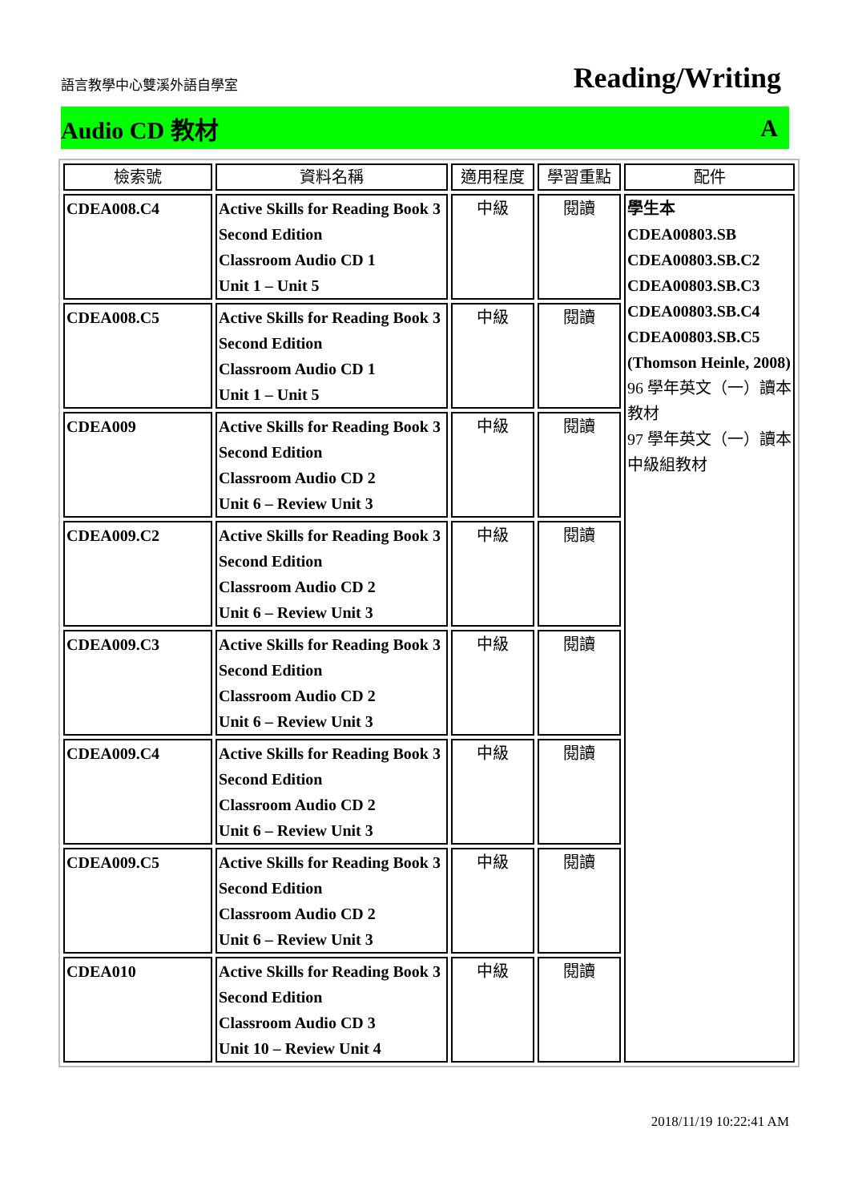語言教學中心雙溪外語自學室 Reading/Writing
Audio CD 教材 A
| 檢索號 | 資料名稱 | 適用程度 | 學習重點 | 配件 |
| --- | --- | --- | --- | --- |
| CDEA008.C4 | Active Skills for Reading Book 3 Second Edition Classroom Audio CD 1 Unit 1 – Unit 5 | 中級 | 閱讀 | 學生本 CDEA00803.SB CDEA00803.SB.C2 CDEA00803.SB.C3 CDEA00803.SB.C4 CDEA00803.SB.C5 (Thomson Heinle, 2008) 96 學年英文（一）讀本教材 97 學年英文（一）讀本中級組教材 |
| CDEA008.C5 | Active Skills for Reading Book 3 Second Edition Classroom Audio CD 1 Unit 1 – Unit 5 | 中級 | 閱讀 | |
| CDEA009 | Active Skills for Reading Book 3 Second Edition Classroom Audio CD 2 Unit 6 – Review Unit 3 | 中級 | 閱讀 | |
| CDEA009.C2 | Active Skills for Reading Book 3 Second Edition Classroom Audio CD 2 Unit 6 – Review Unit 3 | 中級 | 閱讀 | |
| CDEA009.C3 | Active Skills for Reading Book 3 Second Edition Classroom Audio CD 2 Unit 6 – Review Unit 3 | 中級 | 閱讀 | |
| CDEA009.C4 | Active Skills for Reading Book 3 Second Edition Classroom Audio CD 2 Unit 6 – Review Unit 3 | 中級 | 閱讀 | |
| CDEA009.C5 | Active Skills for Reading Book 3 Second Edition Classroom Audio CD 2 Unit 6 – Review Unit 3 | 中級 | 閱讀 | |
| CDEA010 | Active Skills for Reading Book 3 Second Edition Classroom Audio CD 3 Unit 10 – Review Unit 4 | 中級 | 閱讀 | |
2018/11/19 10:22:41 AM